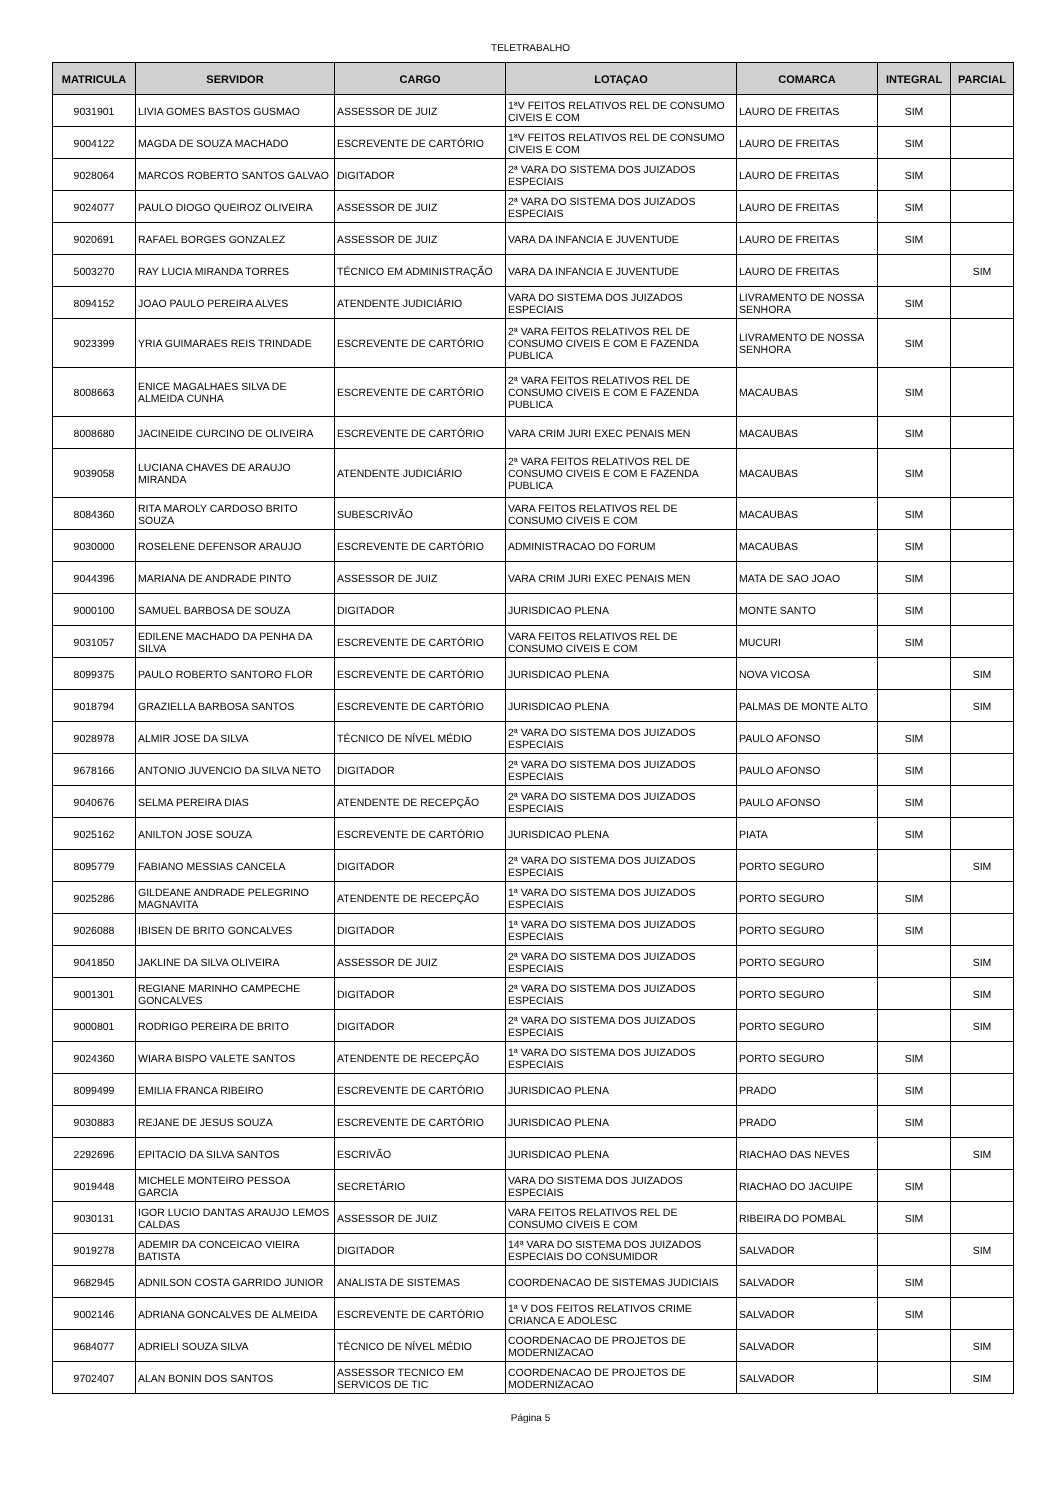TELETRABALHO
| MATRICULA | SERVIDOR | CARGO | LOTAÇAO | COMARCA | INTEGRAL | PARCIAL |
| --- | --- | --- | --- | --- | --- | --- |
| 9031901 | LIVIA GOMES BASTOS GUSMAO | ASSESSOR DE JUIZ | 1ªV FEITOS RELATIVOS REL DE CONSUMO CIVEIS E COM | LAURO DE FREITAS | SIM | |
| 9004122 | MAGDA DE SOUZA MACHADO | ESCREVENTE DE CARTÓRIO | 1ªV FEITOS RELATIVOS REL DE CONSUMO CIVEIS E COM | LAURO DE FREITAS | SIM | |
| 9028064 | MARCOS ROBERTO SANTOS GALVAO | DIGITADOR | 2ª VARA DO SISTEMA DOS JUIZADOS ESPECIAIS | LAURO DE FREITAS | SIM | |
| 9024077 | PAULO DIOGO QUEIROZ OLIVEIRA | ASSESSOR DE JUIZ | 2ª VARA DO SISTEMA DOS JUIZADOS ESPECIAIS | LAURO DE FREITAS | SIM | |
| 9020691 | RAFAEL BORGES GONZALEZ | ASSESSOR DE JUIZ | VARA DA INFANCIA E JUVENTUDE | LAURO DE FREITAS | SIM | |
| 5003270 | RAY LUCIA MIRANDA TORRES | TÉCNICO EM ADMINISTRAÇÃO | VARA DA INFANCIA E JUVENTUDE | LAURO DE FREITAS | | SIM |
| 8094152 | JOAO PAULO PEREIRA ALVES | ATENDENTE JUDICIÁRIO | VARA DO SISTEMA DOS JUIZADOS ESPECIAIS | LIVRAMENTO DE NOSSA SENHORA | SIM | |
| 9023399 | YRIA GUIMARAES REIS TRINDADE | ESCREVENTE DE CARTÓRIO | 2ª VARA FEITOS RELATIVOS REL DE CONSUMO CIVEIS E COM E FAZENDA PUBLICA | LIVRAMENTO DE NOSSA SENHORA | SIM | |
| 8008663 | ENICE MAGALHAES SILVA DE ALMEIDA CUNHA | ESCREVENTE DE CARTÓRIO | 2ª VARA FEITOS RELATIVOS REL DE CONSUMO CIVEIS E COM E FAZENDA PUBLICA | MACAUBAS | SIM | |
| 8008680 | JACINEIDE CURCINO DE OLIVEIRA | ESCREVENTE DE CARTÓRIO | VARA CRIM JURI EXEC PENAIS MEN | MACAUBAS | SIM | |
| 9039058 | LUCIANA CHAVES DE ARAUJO MIRANDA | ATENDENTE JUDICIÁRIO | 2ª VARA FEITOS RELATIVOS REL DE CONSUMO CIVEIS E COM E FAZENDA PUBLICA | MACAUBAS | SIM | |
| 8084360 | RITA MAROLY CARDOSO BRITO SOUZA | SUBESCRIVÃO | VARA FEITOS RELATIVOS REL DE CONSUMO CIVEIS E COM | MACAUBAS | SIM | |
| 9030000 | ROSELENE DEFENSOR ARAUJO | ESCREVENTE DE CARTÓRIO | ADMINISTRACAO DO FORUM | MACAUBAS | SIM | |
| 9044396 | MARIANA DE ANDRADE PINTO | ASSESSOR DE JUIZ | VARA CRIM JURI EXEC PENAIS MEN | MATA DE SAO JOAO | SIM | |
| 9000100 | SAMUEL BARBOSA DE SOUZA | DIGITADOR | JURISDICAO PLENA | MONTE SANTO | SIM | |
| 9031057 | EDILENE MACHADO DA PENHA DA SILVA | ESCREVENTE DE CARTÓRIO | VARA FEITOS RELATIVOS REL DE CONSUMO CIVEIS E COM | MUCURI | SIM | |
| 8099375 | PAULO ROBERTO SANTORO FLOR | ESCREVENTE DE CARTÓRIO | JURISDICAO PLENA | NOVA VICOSA | | SIM |
| 9018794 | GRAZIELLA BARBOSA SANTOS | ESCREVENTE DE CARTÓRIO | JURISDICAO PLENA | PALMAS DE MONTE ALTO | | SIM |
| 9028978 | ALMIR JOSE DA SILVA | TÉCNICO DE NÍVEL MÉDIO | 2ª VARA DO SISTEMA DOS JUIZADOS ESPECIAIS | PAULO AFONSO | SIM | |
| 9678166 | ANTONIO JUVENCIO DA SILVA NETO | DIGITADOR | 2ª VARA DO SISTEMA DOS JUIZADOS ESPECIAIS | PAULO AFONSO | SIM | |
| 9040676 | SELMA PEREIRA DIAS | ATENDENTE DE RECEPÇÃO | 2ª VARA DO SISTEMA DOS JUIZADOS ESPECIAIS | PAULO AFONSO | SIM | |
| 9025162 | ANILTON JOSE SOUZA | ESCREVENTE DE CARTÓRIO | JURISDICAO PLENA | PIATA | SIM | |
| 8095779 | FABIANO MESSIAS CANCELA | DIGITADOR | 2ª VARA DO SISTEMA DOS JUIZADOS ESPECIAIS | PORTO SEGURO | | SIM |
| 9025286 | GILDEANE ANDRADE PELEGRINO MAGNAVITA | ATENDENTE DE RECEPÇÃO | 1ª VARA DO SISTEMA DOS JUIZADOS ESPECIAIS | PORTO SEGURO | SIM | |
| 9026088 | IBISEN DE BRITO GONCALVES | DIGITADOR | 1ª VARA DO SISTEMA DOS JUIZADOS ESPECIAIS | PORTO SEGURO | SIM | |
| 9041850 | JAKLINE DA SILVA OLIVEIRA | ASSESSOR DE JUIZ | 2ª VARA DO SISTEMA DOS JUIZADOS ESPECIAIS | PORTO SEGURO | | SIM |
| 9001301 | REGIANE MARINHO CAMPECHE GONCALVES | DIGITADOR | 2ª VARA DO SISTEMA DOS JUIZADOS ESPECIAIS | PORTO SEGURO | | SIM |
| 9000801 | RODRIGO PEREIRA DE BRITO | DIGITADOR | 2ª VARA DO SISTEMA DOS JUIZADOS ESPECIAIS | PORTO SEGURO | | SIM |
| 9024360 | WIARA BISPO VALETE SANTOS | ATENDENTE DE RECEPÇÃO | 1ª VARA DO SISTEMA DOS JUIZADOS ESPECIAIS | PORTO SEGURO | SIM | |
| 8099499 | EMILIA FRANCA RIBEIRO | ESCREVENTE DE CARTÓRIO | JURISDICAO PLENA | PRADO | SIM | |
| 9030883 | REJANE DE JESUS SOUZA | ESCREVENTE DE CARTÓRIO | JURISDICAO PLENA | PRADO | SIM | |
| 2292696 | EPITACIO DA SILVA SANTOS | ESCRIVÃO | JURISDICAO PLENA | RIACHAO DAS NEVES | | SIM |
| 9019448 | MICHELE MONTEIRO PESSOA GARCIA | SECRETÁRIO | VARA DO SISTEMA DOS JUIZADOS ESPECIAIS | RIACHAO DO JACUIPE | SIM | |
| 9030131 | IGOR LUCIO DANTAS ARAUJO LEMOS CALDAS | ASSESSOR DE JUIZ | VARA FEITOS RELATIVOS REL DE CONSUMO CIVEIS E COM | RIBEIRA DO POMBAL | SIM | |
| 9019278 | ADEMIR DA CONCEICAO VIEIRA BATISTA | DIGITADOR | 14ª VARA DO SISTEMA DOS JUIZADOS ESPECIAIS DO CONSUMIDOR | SALVADOR | | SIM |
| 9682945 | ADNILSON COSTA GARRIDO JUNIOR | ANALISTA DE SISTEMAS | COORDENACAO DE SISTEMAS JUDICIAIS | SALVADOR | SIM | |
| 9002146 | ADRIANA GONCALVES DE ALMEIDA | ESCREVENTE DE CARTÓRIO | 1ª V DOS FEITOS RELATIVOS CRIME CRIANCA E ADOLESC | SALVADOR | SIM | |
| 9684077 | ADRIELI SOUZA SILVA | TÉCNICO DE NÍVEL MÉDIO | COORDENACAO DE PROJETOS DE MODERNIZACAO | SALVADOR | | SIM |
| 9702407 | ALAN BONIN DOS SANTOS | ASSESSOR TECNICO EM SERVICOS DE TIC | COORDENACAO DE PROJETOS DE MODERNIZACAO | SALVADOR | | SIM |
Página 5